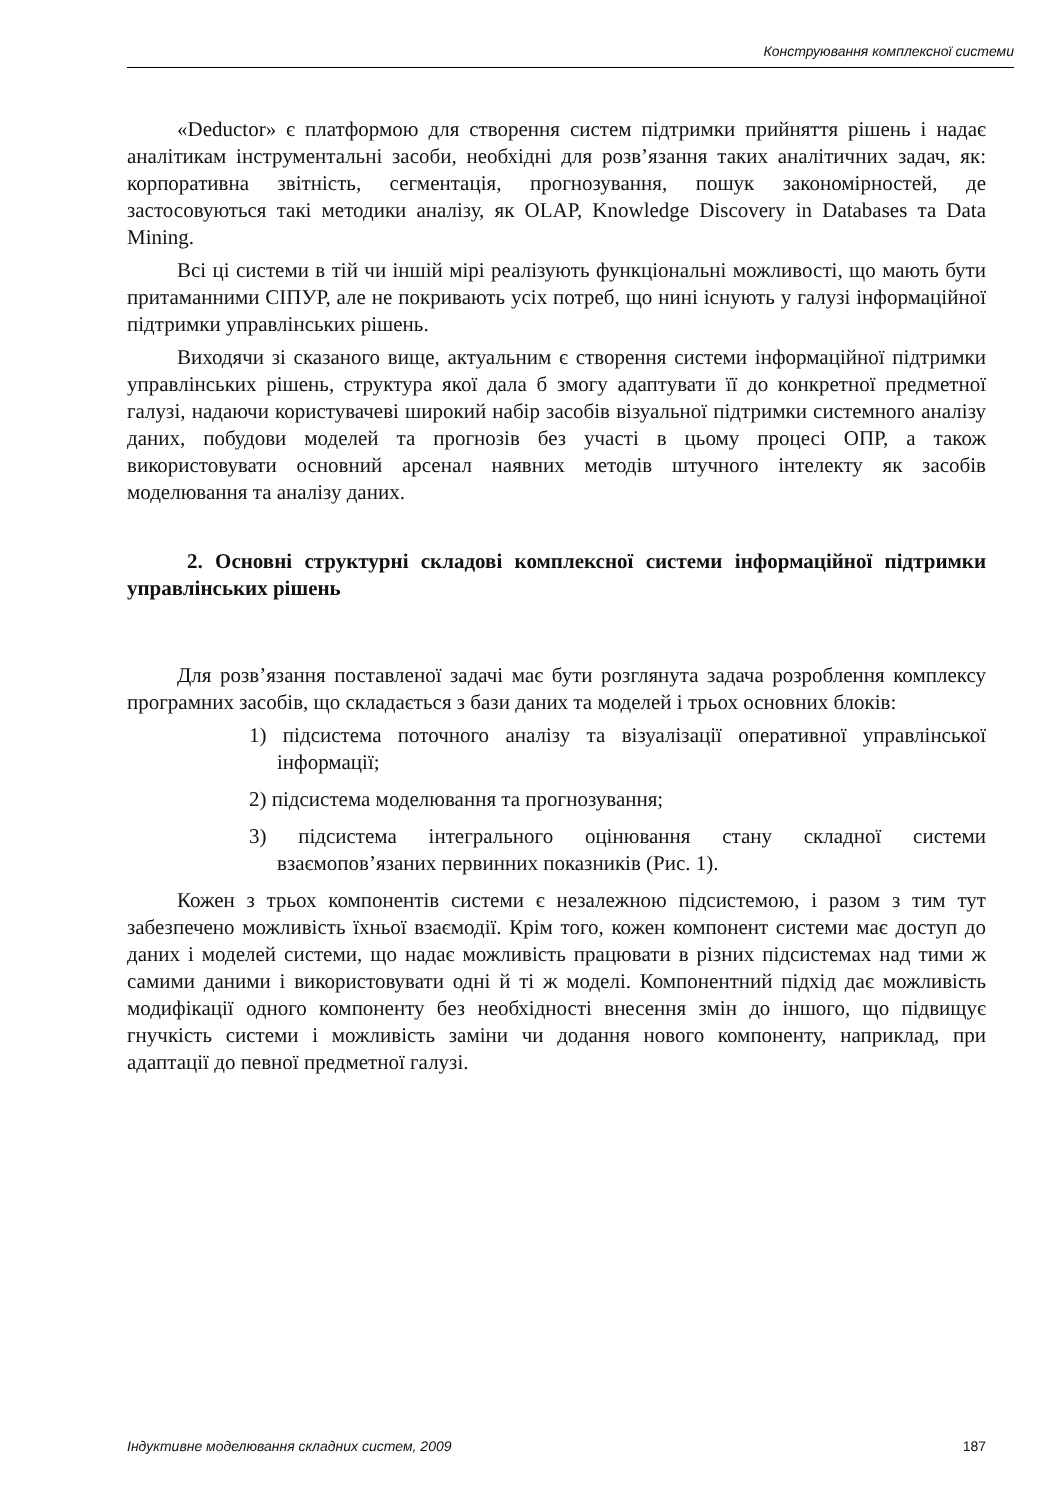Конструювання комплексної системи
«Deductor» є платформою для створення систем підтримки прийняття рішень і надає аналітикам інструментальні засоби, необхідні для розв’язання таких аналітичних задач, як: корпоративна звітність, сегментація, прогнозування, пошук закономірностей, де застосовуються такі методики аналізу, як OLAP, Knowledge Discovery in Databases та Data Mining.
Всі ці системи в тій чи іншій мірі реалізують функціональні можливості, що мають бути притаманними СІПУР, але не покривають усіх потреб, що нині існують у галузі інформаційної підтримки управлінських рішень.
Виходячи зі сказаного вище, актуальним є створення системи інформаційної підтримки управлінських рішень, структура якої дала б змогу адаптувати її до конкретної предметної галузі, надаючи користувачеві широкий набір засобів візуальної підтримки системного аналізу даних, побудови моделей та прогнозів без участі в цьому процесі ОПР, а також використовувати основний арсенал наявних методів штучного інтелекту як засобів моделювання та аналізу даних.
2. Основні структурні складові комплексної системи інформаційної підтримки управлінських рішень
Для розв’язання поставленої задачі має бути розглянута задача розроблення комплексу програмних засобів, що складається з бази даних та моделей і трьох основних блоків:
1) підсистема поточного аналізу та візуалізації оперативної управлінської інформації;
2) підсистема моделювання та прогнозування;
3) підсистема інтегрального оцінювання стану складної системи взаємопов’язаних первинних показників (Рис. 1).
Кожен з трьох компонентів системи є незалежною підсистемою, і разом з тим тут забезпечено можливість їхньої взаємодії. Крім того, кожен компонент системи має доступ до даних і моделей системи, що надає можливість працювати в різних підсистемах над тими ж самими даними і використовувати одні й ті ж моделі. Компонентний підхід дає можливість модифікації одного компоненту без необхідності внесення змін до іншого, що підвищує гнучкість системи і можливість заміни чи додання нового компоненту, наприклад, при адаптації до певної предметної галузі.
Індуктивне моделювання складних систем, 2009 187